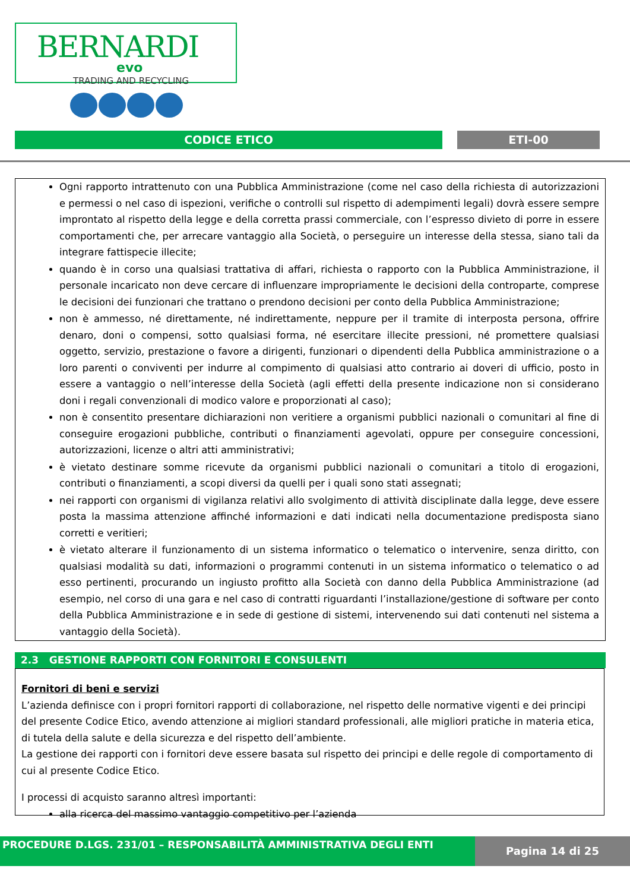BERNARDI
evo
TRADING AND RECYCLING
CODICE ETICO ETI-00
Ogni rapporto intrattenuto con una Pubblica Amministrazione (come nel caso della richiesta di autorizzazioni e permessi o nel caso di ispezioni, verifiche o controlli sul rispetto di adempimenti legali) dovrà essere sempre improntato al rispetto della legge e della corretta prassi commerciale, con l’espresso divieto di porre in essere comportamenti che, per arrecare vantaggio alla Società, o perseguire un interesse della stessa, siano tali da integrare fattispecie illecite;
quando è in corso una qualsiasi trattativa di affari, richiesta o rapporto con la Pubblica Amministrazione, il personale incaricato non deve cercare di influenzare impropriamente le decisioni della controparte, comprese le decisioni dei funzionari che trattano o prendono decisioni per conto della Pubblica Amministrazione;
non è ammesso, né direttamente, né indirettamente, neppure per il tramite di interposta persona, offrire denaro, doni o compensi, sotto qualsiasi forma, né esercitare illecite pressioni, né promettere qualsiasi oggetto, servizio, prestazione o favore a dirigenti, funzionari o dipendenti della Pubblica amministrazione o a loro parenti o conviventi per indurre al compimento di qualsiasi atto contrario ai doveri di ufficio, posto in essere a vantaggio o nell’interesse della Società (agli effetti della presente indicazione non si considerano doni i regali convenzionali di modico valore e proporzionati al caso);
non è consentito presentare dichiarazioni non veritiere a organismi pubblici nazionali o comunitari al fine di conseguire erogazioni pubbliche, contributi o finanziamenti agevolati, oppure per conseguire concessioni, autorizzazioni, licenze o altri atti amministrativi;
è vietato destinare somme ricevute da organismi pubblici nazionali o comunitari a titolo di erogazioni, contributi o finanziamenti, a scopi diversi da quelli per i quali sono stati assegnati;
nei rapporti con organismi di vigilanza relativi allo svolgimento di attività disciplinate dalla legge, deve essere posta la massima attenzione affinché informazioni e dati indicati nella documentazione predisposta siano corretti e veritieri;
è vietato alterare il funzionamento di un sistema informatico o telematico o intervenire, senza diritto, con qualsiasi modalità su dati, informazioni o programmi contenuti in un sistema informatico o telematico o ad esso pertinenti, procurando un ingiusto profitto alla Società con danno della Pubblica Amministrazione (ad esempio, nel corso di una gara e nel caso di contratti riguardanti l’installazione/gestione di software per conto della Pubblica Amministrazione e in sede di gestione di sistemi, intervenendo sui dati contenuti nel sistema a vantaggio della Società).
2.3 GESTIONE RAPPORTI CON FORNITORI E CONSULENTI
Fornitori di beni e servizi
L’azienda definisce con i propri fornitori rapporti di collaborazione, nel rispetto delle normative vigenti e dei principi del presente Codice Etico, avendo attenzione ai migliori standard professionali, alle migliori pratiche in materia etica, di tutela della salute e della sicurezza e del rispetto dell’ambiente.
La gestione dei rapporti con i fornitori deve essere basata sul rispetto dei principi e delle regole di comportamento di cui al presente Codice Etico.
I processi di acquisto saranno altresì importanti:
alla ricerca del massimo vantaggio competitivo per l’azienda
PROCEDURE D.LGS. 231/01 – RESPONSABILITÀ AMMINISTRATIVA DEGLI ENTI
Pagina 14 di 25